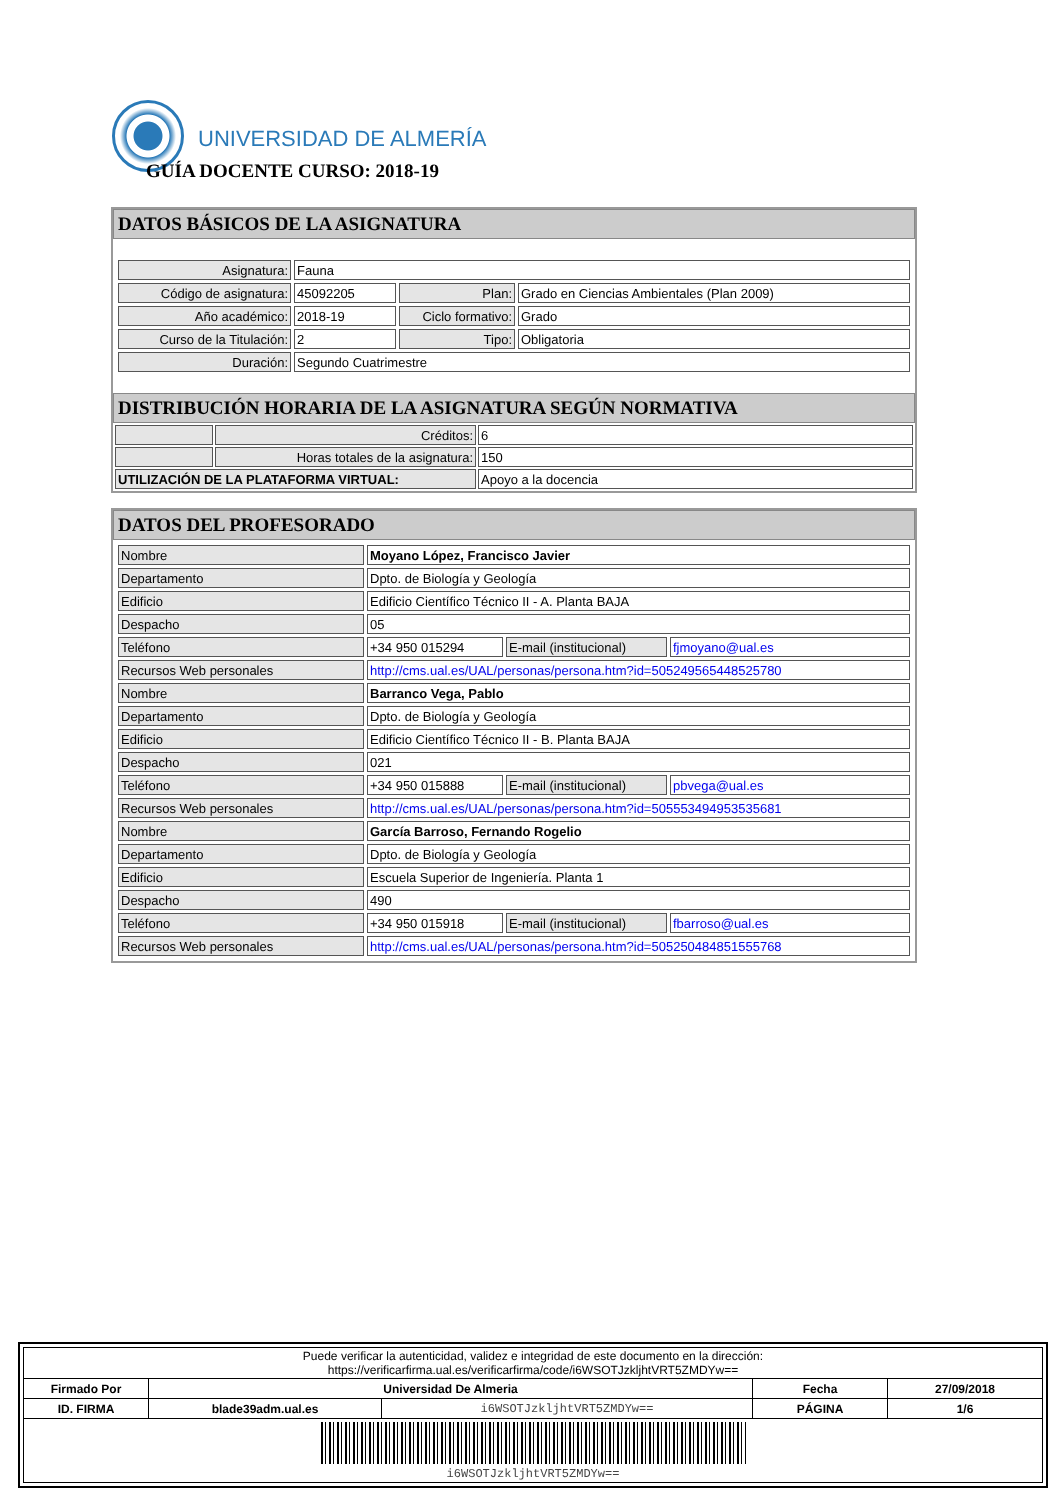UNIVERSIDAD DE ALMERÍA
GUÍA DOCENTE CURSO: 2018-19
DATOS BÁSICOS DE LA ASIGNATURA
| Asignatura: | Fauna | | |
| Código de asignatura: | 45092205 | Plan: | Grado en Ciencias Ambientales (Plan 2009) |
| Año académico: | 2018-19 | Ciclo formativo: | Grado |
| Curso de la Titulación: | 2 | Tipo: | Obligatoria |
| Duración: | Segundo Cuatrimestre | | |
DISTRIBUCIÓN HORARIA DE LA ASIGNATURA SEGÚN NORMATIVA
| | Créditos: | 6 |
| | Horas totales de la asignatura: | 150 |
| UTILIZACIÓN DE LA PLATAFORMA VIRTUAL: | | Apoyo a la docencia |
DATOS DEL PROFESORADO
| Nombre | Moyano López, Francisco Javier | | |
| Departamento | Dpto. de Biología y Geología | | |
| Edificio | Edificio Científico Técnico II - A. Planta BAJA | | |
| Despacho | 05 | | |
| Teléfono | +34 950 015294 | E-mail (institucional) | fjmoyano@ual.es |
| Recursos Web personales | http://cms.ual.es/UAL/personas/persona.htm?id=505249565448525780 | | |
| Nombre | Barranco Vega, Pablo | | |
| Departamento | Dpto. de Biología y Geología | | |
| Edificio | Edificio Científico Técnico II - B. Planta BAJA | | |
| Despacho | 021 | | |
| Teléfono | +34 950 015888 | E-mail (institucional) | pbvega@ual.es |
| Recursos Web personales | http://cms.ual.es/UAL/personas/persona.htm?id=505553494953535681 | | |
| Nombre | García Barroso, Fernando Rogelio | | |
| Departamento | Dpto. de Biología y Geología | | |
| Edificio | Escuela Superior de Ingeniería. Planta 1 | | |
| Despacho | 490 | | |
| Teléfono | +34 950 015918 | E-mail (institucional) | fbarroso@ual.es |
| Recursos Web personales | http://cms.ual.es/UAL/personas/persona.htm?id=505250484851555768 | | |
| Puede verificar la autenticidad, validez e integridad de este documento en la dirección: https://verificarfirma.ual.es/verificarfirma/code/i6WSOTJzkljhtVRT5ZMDYw== | | | | |
| Firmado Por | Universidad De Almeria | | Fecha | 27/09/2018 |
| ID. FIRMA | blade39adm.ual.es | i6WSOTJzkljhtVRT5ZMDYw== | PÁGINA | 1/6 |
| i6WSOTJzkljhtVRT5ZMDYw== | | | | |